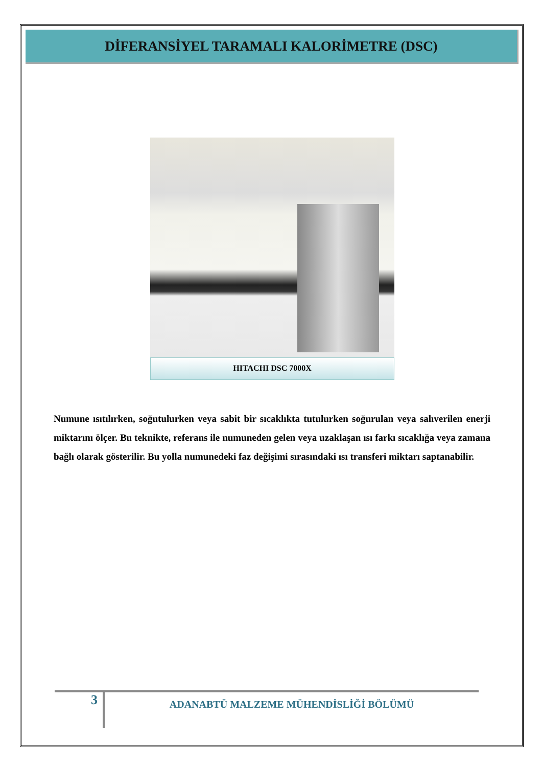DİFERANSİYEL TARAMALI KALORİMETRE (DSC)
HITACHI DSC 7000X
Numune ısıtılırken, soğutulurken veya sabit bir sıcaklıkta tutulurken soğurulan veya salıverilen enerji miktarını ölçer. Bu teknikte, referans ile numuneden gelen veya uzaklaşan ısı farkı sıcaklığa veya zamana bağlı olarak gösterilir. Bu yolla numunedeki faz değişimi sırasındaki ısı transferi miktarı saptanabilir.
3
ADANABTÜ MALZEME MÜHENDİSLİĞİ BÖLÜMÜ